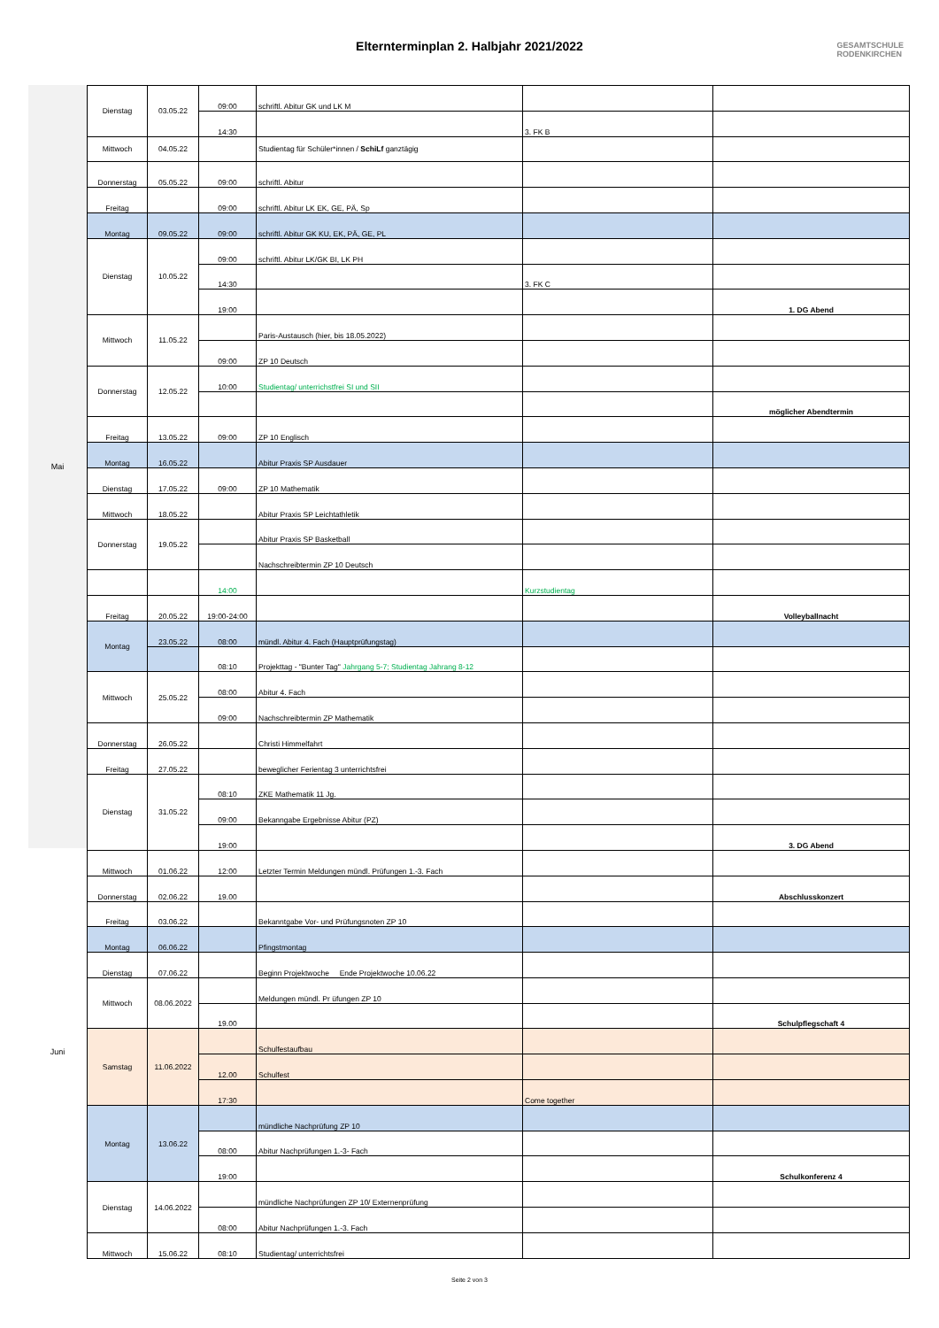Elternterminplan 2. Halbjahr 2021/2022
GESAMTSCHULE
RODENKIRCHEN
Mai
Juni
| Dienstag | 03.05.22 | 09:00 | schriftl. Abitur GK und LK M | | |
| | | 14:30 | | 3. FK B | |
| Mittwoch | 04.05.22 | | Studientag für Schüler*innen / SchiLf ganztägig | | |
| Donnerstag | 05.05.22 | 09:00 | schriftl. Abitur | | |
| Freitag | | 09:00 | schriftl. Abitur LK EK, GE, PÄ, Sp | | |
| Montag | 09.05.22 | 09:00 | schriftl. Abitur GK KU, EK, PÄ, GE, PL | | |
| Dienstag | 10.05.22 | 09:00 | schriftl. Abitur LK/GK BI, LK PH | | |
| | | 14:30 | | 3. FK C | |
| | | 19:00 | | | 1. DG Abend |
| Mittwoch | 11.05.22 | | Paris-Austausch (hier, bis 18.05.2022) | | |
| | | 09:00 | ZP 10 Deutsch | | |
| Donnerstag | 12.05.22 | 10:00 | Studientag/ unterrichstfrei SI und SII | | |
| | | | | | möglicher Abendtermin |
| Freitag | 13.05.22 | 09:00 | ZP 10 Englisch | | |
| Montag | 16.05.22 | | Abitur Praxis SP Ausdauer | | |
| Dienstag | 17.05.22 | 09:00 | ZP 10 Mathematik | | |
| Mittwoch | 18.05.22 | | Abitur Praxis SP Leichtathletik | | |
| Donnerstag | 19.05.22 | | Abitur Praxis SP Basketball | | |
| | | | Nachschreibtermin ZP 10 Deutsch | | |
| | | 14:00 | | Kurzstudientag | |
| Freitag | 20.05.22 | 19:00-24:00 | | | Volleyballnacht |
| Montag | 23.05.22 | 08:00 | mündl. Abitur 4. Fach (Hauptprüfungstag) | | |
| | | 08:10 | Projekttag - "Bunter Tag" Jahrgang 5-7; Studientag Jahrang 8-12 | | |
| Mittwoch | 25.05.22 | 08:00 | Abitur 4. Fach | | |
| | | 09:00 | Nachschreibtermin ZP Mathematik | | |
| Donnerstag | 26.05.22 | | Christi Himmelfahrt | | |
| Freitag | 27.05.22 | | beweglicher Ferientag 3 unterrichtsfrei | | |
| Dienstag | 31.05.22 | 08:10 | ZKE Mathematik 11 Jg. | | |
| | | 09:00 | Bekanngabe Ergebnisse Abitur (PZ) | | |
| | | 19:00 | | | 3. DG Abend |
| Mittwoch | 01.06.22 | 12:00 | Letzter Termin Meldungen mündl. Prüfungen 1.-3. Fach | | |
| Donnerstag | 02.06.22 | 19.00 | | | Abschlusskonzert |
| Freitag | 03.06.22 | | Bekanntgabe Vor- und Prüfungsnoten ZP 10 | | |
| Montag | 06.06.22 | | Pfingstmontag | | |
| Dienstag | 07.06.22 | | Beginn Projektwoche Ende Projektwoche 10.06.22 | | |
| Mittwoch | 08.06.2022 | | Meldungen mündl. Pr üfungen ZP 10 | | |
| | | 19.00 | | | Schulpflegschaft 4 |
| Samstag | 11.06.2022 | | Schulfestaufbau | | |
| | | 12.00 | Schulfest | | |
| | | 17:30 | | Come together | |
| Montag | 13.06.22 | | mündliche Nachprüfung ZP 10 | | |
| | | 08:00 | Abitur Nachprüfungen 1.-3- Fach | | |
| | | 19:00 | | | Schulkonferenz 4 |
| Dienstag | 14.06.2022 | | mündliche Nachprüfungen ZP 10/ Externenprüfung | | |
| | | 08:00 | Abitur Nachprüfungen 1.-3. Fach | | |
| Mittwoch | 15.06.22 | 08:10 | Studientag/ unterrichtsfrei | | |
Seite 2 von 3